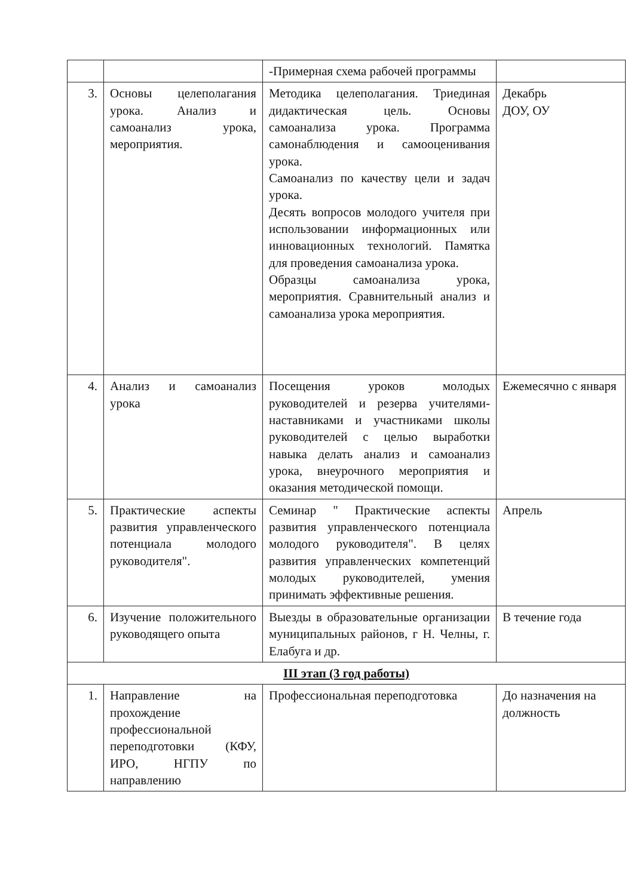| | | -Примерная схема рабочей программы | |
| 3. | Основы целеполагания урока. Анализ и самоанализ урока, мероприятия. | Методика целеполагания. Триединая дидактическая цель. Основы самоанализа урока. Программа самонаблюдения и самооценивания урока. Самоанализ по качеству цели и задач урока. Десять вопросов молодого учителя при использовании информационных или инновационных технологий. Памятка для проведения самоанализа урока. Образцы самоанализа урока, мероприятия. Сравнительный анализ и самоанализа урока мероприятия. | Декабрь ДОУ, ОУ |
| 4. | Анализ и самоанализ урока | Посещения уроков молодых руководителей и резерва учителями-наставниками и участниками школы руководителей с целью выработки навыка делать анализ и самоанализ урока, внеурочного мероприятия и оказания методической помощи. | Ежемесячно с января |
| 5. | Практические аспекты развития управленческого потенциала молодого руководителя". | Семинар " Практические аспекты развития управленческого потенциала молодого руководителя". В целях развития управленческих компетенций молодых руководителей, умения принимать эффективные решения. | Апрель |
| 6. | Изучение положительного руководящего опыта | Выезды в образовательные организации муниципальных районов, г Н. Челны, г. Елабуга и др. | В течение года |
| III этап (3 год работы) | | | |
| 1. | Направление на прохождение профессиональной переподготовки (КФУ, ИРО, НГПУ по направлению | Профессиональная переподготовка | До назначения на должность |